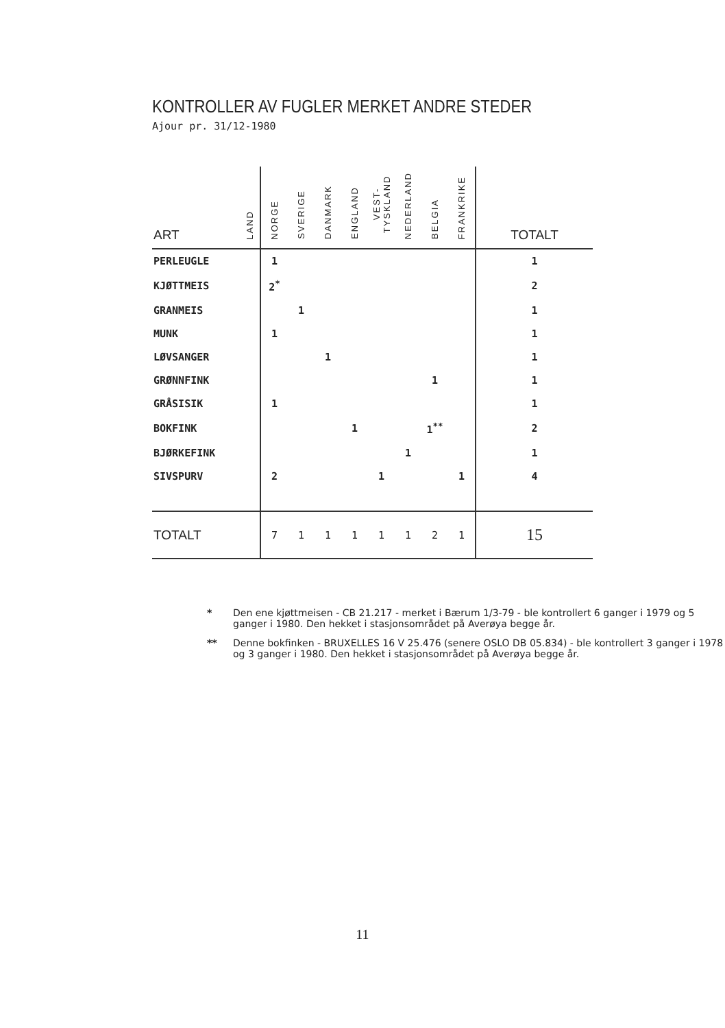KONTROLLER AV FUGLER MERKET ANDRE STEDER
Ajour pr. 31/12-1980
| ART | LAND | NORGE | SVERIGE | DANMARK | ENGLAND | VEST-TYSKLAND | NEDERLAND | BELGIA | FRANKRIKE | TOTALT |
| --- | --- | --- | --- | --- | --- | --- | --- | --- | --- | --- |
| PERLEUGLE | | 1 | | | | | | | | 1 |
| KJØTTMEIS | | 2<sup>*</sup> | | | | | | | | 2 |
| GRANMEIS | | | 1 | | | | | | | 1 |
| MUNK | | 1 | | | | | | | | 1 |
| LØVSANGER | | | | 1 | | | | | | 1 |
| GRØNNFINK | | | | | | | | 1 | | 1 |
| GRÅSISIK | | 1 | | | | | | | | 1 |
| BOKFINK | | | | | 1 | | | 1<sup>**</sup> | | 2 |
| BJØRKEFINK | | | | | | | 1 | | | 1 |
| SIVSPURV | | 2 | | | | 1 | | | 1 | 4 |
| TOTALT | | 7 | 1 | 1 | 1 | 1 | 1 | 2 | 1 | 15 |
* Den ene kjøttmeisen - CB 21.217 - merket i Bærum 1/3-79 - ble kontrollert 6 ganger i 1979 og 5 ganger i 1980. Den hekket i stasjonsområdet på Averøya begge år.
** Denne bokfinken - BRUXELLES 16 V 25.476 (senere OSLO DB 05.834) - ble kontrollert 3 ganger i 1978 og 3 ganger i 1980. Den hekket i stasjonsområdet på Averøya begge år.
11